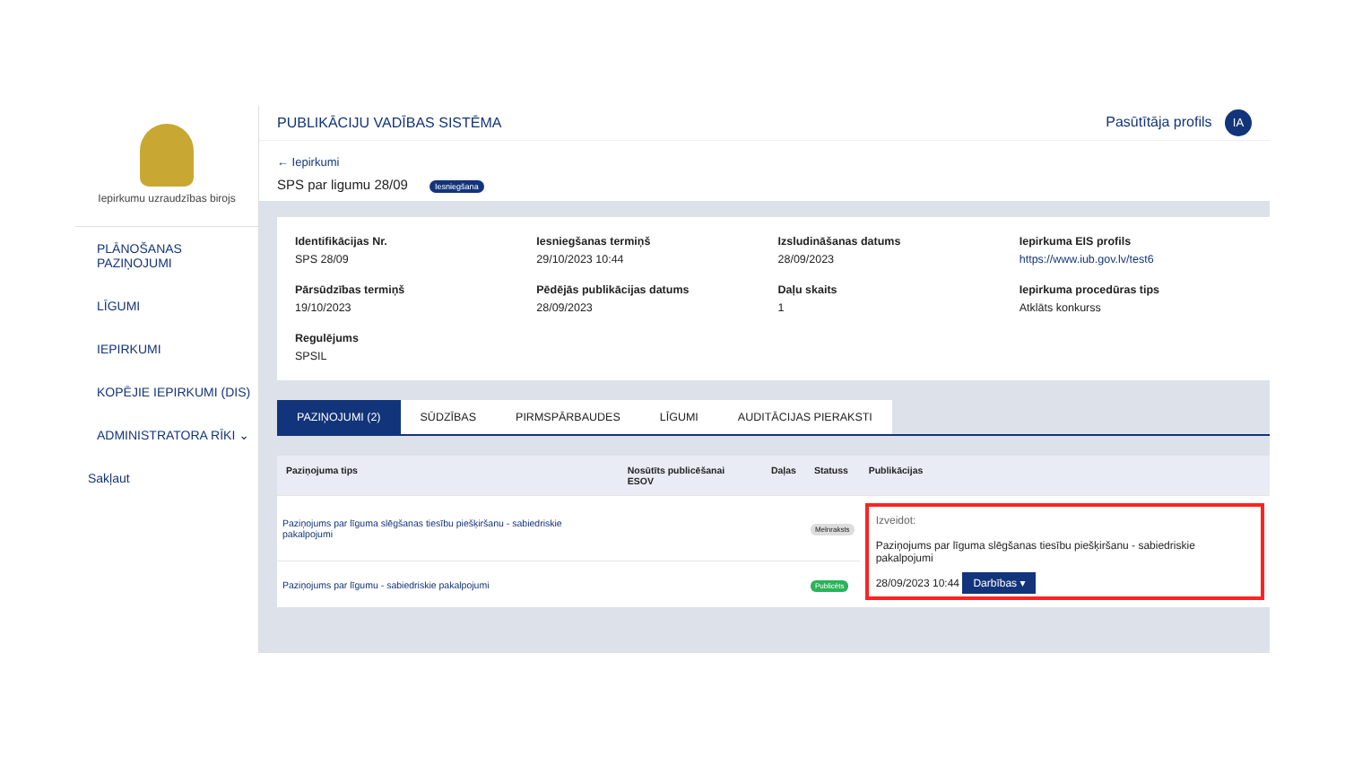Iepirkumu uzraudzības birojs
PLĀNOŠANAS PAZIŅOJUMI
LĪGUMI
IEPIRKUMI
KOPĒJIE IEPIRKUMI (DIS)
ADMINISTRATORA RĪKI ⌄
Sakļaut
PUBLIKĀCIJU VADĪBAS SISTĒMA Pasūtītāja profils IA
← Iepirkumi
SPS par ligumu 28/09 Iesniegšana
Identifikācijas Nr.
SPS 28/09
Iesniegšanas termiņš
29/10/2023 10:44
Izsludināšanas datums
28/09/2023
Iepirkuma EIS profils
https://www.iub.gov.lv/test6
Pārsūdzības termiņš
19/10/2023
Pēdējās publikācijas datums
28/09/2023
Daļu skaits
1
Iepirkuma procedūras tips
Atklāts konkurss
Regulējums
SPSIL
PAZIŅOJUMI (2) SŪDZĪBAS PIRMSPĀRBAUDES LĪGUMI AUDITĀCIJAS PIERAKSTI
| Paziņojuma tips | Nosūtīts publicēšanai ESOV | Daļas | Statuss | Publikācijas | |
| --- | --- | --- | --- | --- | --- |
| Paziņojums par līguma slēgšanas tiesību piešķiršanu - sabiedriskie pakalpojumi | | | Melnraksts | Izveidot: Paziņojums par līguma slēgšanas tiesību piešķiršanu - sabiedriskie pakalpojumi 28/09/2023 10:44 Darbības ▾ | |
| Paziņojums par līgumu - sabiedriskie pakalpojumi | | | Publicēts | | |